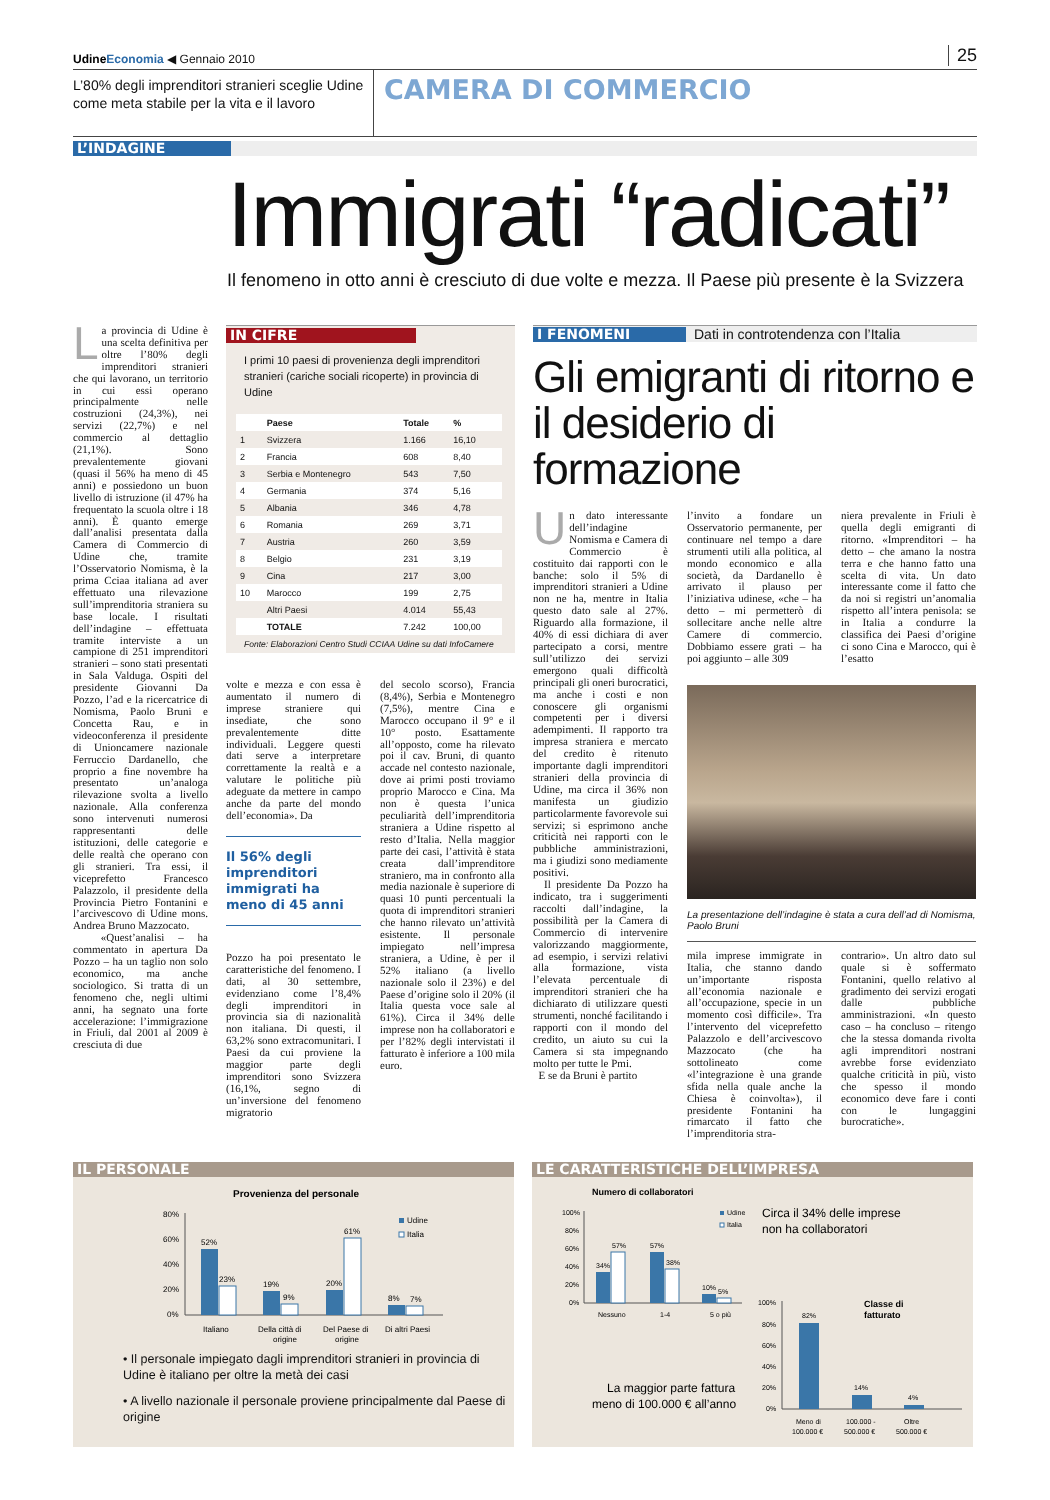Udine Economia ◀ Gennaio 2010
25
L’80% degli imprenditori stranieri sceglie Udine come meta stabile per la vita e il lavoro
CAMERA DI COMMERCIO
L’INDAGINE
Immigrati “radicati”
Il fenomeno in otto anni è cresciuto di due volte e mezza. Il Paese più presente è la Svizzera
La provincia di Udine è una scelta definitiva per oltre l’80% degli imprenditori stranieri che qui lavorano, un territorio in cui essi operano principalmente nelle costruzioni (24,3%), nei servizi (22,7%) e nel commercio al dettaglio (21,1%). Sono prevalentemente giovani (quasi il 56% ha meno di 45 anni) e possiedono un buon livello di istruzione (il 47% ha frequentato la scuola oltre i 18 anni). È quanto emerge dall’analisi presentata dalla Camera di Commercio di Udine che, tramite l’Osservatorio Nomisma, è la prima Cciaa italiana ad aver effettuato una rilevazione sull’imprenditoria straniera su base locale. I risultati dell’indagine – effettuata tramite interviste a un campione di 251 imprenditori stranieri – sono stati presentati in Sala Valduga. Ospiti del presidente Giovanni Da Pozzo, l’ad e la ricercatrice di Nomisma, Paolo Bruni e Concetta Rau, e in videoconferenza il presidente di Unioncamere nazionale Ferruccio Dardanello, che proprio a fine novembre ha presentato un’analoga rilevazione svolta a livello nazionale. Alla conferenza sono intervenuti numerosi rappresentanti delle istituzioni, delle categorie e delle realtà che operano con gli stranieri. Tra essi, il viceprefetto Francesco Palazzolo, il presidente della Provincia Pietro Fontanini e l’arcivescovo di Udine mons. Andrea Bruno Mazzocato.
«Quest’analisi – ha commentato in apertura Da Pozzo – ha un taglio non solo economico, ma anche sociologico. Si tratta di un fenomeno che, negli ultimi anni, ha segnato una forte accelerazione: l’immigrazione in Friuli, dal 2001 al 2009 è cresciuta di due
IN CIFRE
I primi 10 paesi di provenienza degli imprenditori stranieri (cariche sociali ricoperte) in provincia di Udine
| | Paese | Totale | % |
| --- | --- | --- | --- |
| 1 | Svizzera | 1.166 | 16,10 |
| 2 | Francia | 608 | 8,40 |
| 3 | Serbia e Montenegro | 543 | 7,50 |
| 4 | Germania | 374 | 5,16 |
| 5 | Albania | 346 | 4,78 |
| 6 | Romania | 269 | 3,71 |
| 7 | Austria | 260 | 3,59 |
| 8 | Belgio | 231 | 3,19 |
| 9 | Cina | 217 | 3,00 |
| 10 | Marocco | 199 | 2,75 |
| | Altri Paesi | 4.014 | 55,43 |
| | TOTALE | 7.242 | 100,00 |
Fonte: Elaborazioni Centro Studi CCIAA Udine su dati InfoCamere
volte e mezza e con essa è aumentato il numero di imprese straniere qui insediate, che sono prevalentemente ditte individuali. Leggere questi dati serve a interpretare correttamente la realtà e a valutare le politiche più adeguate da mettere in campo anche da parte del mondo dell’economia». Da
Il 56% degli imprenditori immigrati ha meno di 45 anni
Pozzo ha poi presentato le caratteristiche del fenomeno. I dati, al 30 settembre, evidenziano come l’8,4% degli imprenditori in provincia sia di nazionalità non italiana. Di questi, il 63,2% sono extracomunitari. I Paesi da cui proviene la maggior parte degli imprenditori sono Svizzera (16,1%, segno di un’inversione del fenomeno migratorio
del secolo scorso), Francia (8,4%), Serbia e Montenegro (7,5%), mentre Cina e Marocco occupano il 9° e il 10° posto. Esattamente all’opposto, come ha rilevato poi il cav. Bruni, di quanto accade nel contesto nazionale, dove ai primi posti troviamo proprio Marocco e Cina. Ma non è questa l’unica peculiarità dell’imprenditoria straniera a Udine rispetto al resto d’Italia. Nella maggior parte dei casi, l’attività è stata creata dall’imprenditore straniero, ma in confronto alla media nazionale è superiore di quasi 10 punti percentuali la quota di imprenditori stranieri che hanno rilevato un’attività esistente. Il personale impiegato nell’impresa straniera, a Udine, è per il 52% italiano (a livello nazionale solo il 23%) e del Paese d’origine solo il 20% (il Italia questa voce sale al 61%). Circa il 34% delle imprese non ha collaboratori e per l’82% degli intervistati il fatturato è inferiore a 100 mila euro.
I FENOMENI Dati in controtendenza con l’Italia
Gli emigranti di ritorno e il desiderio di formazione
Un dato interessante dell’indagine Nomisma e Camera di Commercio è costituito dai rapporti con le banche: solo il 5% di imprenditori stranieri a Udine non ne ha, mentre in Italia questo dato sale al 27%. Riguardo alla formazione, il 40% di essi dichiara di aver partecipato a corsi, mentre sull’utilizzo dei servizi emergono quali difficoltà principali gli oneri burocratici, ma anche i costi e non conoscere gli organismi competenti per i diversi adempimenti. Il rapporto tra impresa straniera e mercato del credito è ritenuto importante dagli imprenditori stranieri della provincia di Udine, ma circa il 36% non manifesta un giudizio particolarmente favorevole sui servizi; si esprimono anche criticità nei rapporti con le pubbliche amministrazioni, ma i giudizi sono mediamente positivi.
Il presidente Da Pozzo ha indicato, tra i suggerimenti raccolti dall’indagine, la possibilità per la Camera di Commercio di intervenire valorizzando maggiormente, ad esempio, i servizi relativi alla formazione, vista l’elevata percentuale di imprenditori stranieri che ha dichiarato di utilizzare questi strumenti, nonché facilitando i rapporti con il mondo del credito, un aiuto su cui la Camera si sta impegnando molto per tutte le Pmi.
E se da Bruni è partito
l’invito a fondare un Osservatorio permanente, per continuare nel tempo a dare strumenti utili alla politica, al mondo economico e alla società, da Dardanello è arrivato il plauso per l’iniziativa udinese, «che – ha detto – mi permetterò di sollecitare anche nelle altre Camere di commercio. Dobbiamo essere grati – ha poi aggiunto – alle 309
mila imprese immigrate in Italia, che stanno dando un’importante risposta all’economia nazionale e all’occupazione, specie in un momento così difficile». Tra l’intervento del viceprefetto Palazzolo e dell’arcivescovo Mazzocato (che ha sottolineato come «l’integrazione è una grande sfida nella quale anche la Chiesa è coinvolta»), il presidente Fontanini ha rimarcato il fatto che l’imprenditoria stra-
niera prevalente in Friuli è quella degli emigranti di ritorno. «Imprenditori – ha detto – che amano la nostra terra e che hanno fatto una scelta di vita. Un dato interessante come il fatto che da noi si registri un’anomalia rispetto all’intera penisola: se in Italia a condurre la classifica dei Paesi d’origine ci sono Cina e Marocco, qui è l’esatto
contrario». Un altro dato sul quale si è soffermato Fontanini, quello relativo al gradimento dei servizi erogati dalle pubbliche amministrazioni. «In questo caso – ha concluso – ritengo che la stessa domanda rivolta agli imprenditori nostrani avrebbe forse evidenziato qualche criticità in più, visto che spesso il mondo economico deve fare i conti con le lungaggini burocratiche».
La presentazione dell’indagine è stata a cura dell’ad di Nomisma, Paolo Bruni
IL PERSONALE
Provenienza del personale
80%
60%
40%
20%
0%
52%
23%
19%
9%
20%
61%
8%
7%
Udine
Italia
Italiano
Della città di
origine
Del Paese di
origine
Di altri Paesi
• Il personale impiegato dagli imprenditori stranieri in provincia di Udine è italiano per oltre la metà dei casi
• A livello nazionale il personale proviene principalmente dal Paese di origine
LE CARATTERISTICHE DELL’IMPRESA
Numero di collaboratori
100%
80%
60%
40%
20%
0%
34%
57%
57%
38%
10%
5%
Nessuno
1-4
5 o più
Udine
Italia
Circa il 34% delle imprese
non ha collaboratori
La maggior parte fattura
meno di 100.000 € all’anno
Classe di
fatturato
100%
80%
60%
40%
20%
0%
82%
14%
4%
Meno di
100.000 €
100.000 -
500.000 €
Oltre
500.000 €